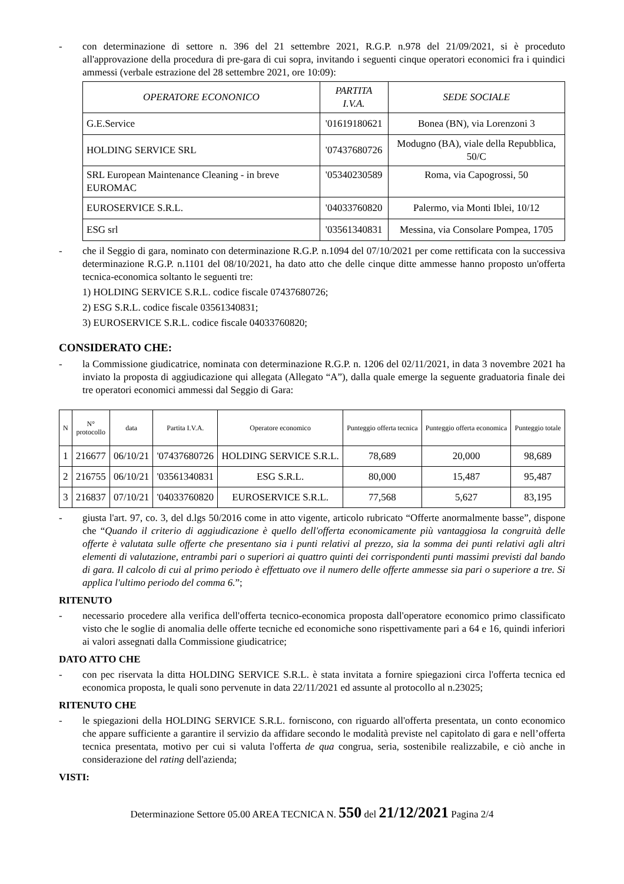- con determinazione di settore n. 396 del 21 settembre 2021, R.G.P. n.978 del 21/09/2021, si è proceduto all'approvazione della procedura di pre-gara di cui sopra, invitando i seguenti cinque operatori economici fra i quindici ammessi (verbale estrazione del 28 settembre 2021, ore 10:09):
| OPERATORE ECONONICO | PARTITA I.V.A. | SEDE SOCIALE |
| --- | --- | --- |
| G.E.Service | '01619180621 | Bonea (BN), via Lorenzoni 3 |
| HOLDING SERVICE SRL | '07437680726 | Modugno (BA), viale della Repubblica, 50/C |
| SRL European Maintenance Cleaning - in breve EUROMAC | '05340230589 | Roma, via Capogrossi, 50 |
| EUROSERVICE S.R.L. | '04033760820 | Palermo, via Monti Iblei, 10/12 |
| ESG srl | '03561340831 | Messina, via Consolare Pompea, 1705 |
- che il Seggio di gara, nominato con determinazione R.G.P. n.1094 del 07/10/2021 per come rettificata con la successiva determinazione R.G.P. n.1101 del 08/10/2021, ha dato atto che delle cinque ditte ammesse hanno proposto un'offerta tecnica-economica soltanto le seguenti tre:
1) HOLDING SERVICE S.R.L. codice fiscale 07437680726;
2) ESG S.R.L. codice fiscale 03561340831;
3) EUROSERVICE S.R.L. codice fiscale 04033760820;
CONSIDERATO CHE:
- la Commissione giudicatrice, nominata con determinazione R.G.P. n. 1206 del 02/11/2021, in data 3 novembre 2021 ha inviato la proposta di aggiudicazione qui allegata (Allegato “A”), dalla quale emerge la seguente graduatoria finale dei tre operatori economici ammessi dal Seggio di Gara:
| N | N° protocollo | data | Partita I.V.A. | Operatore economico | Punteggio offerta tecnica | Punteggio offerta economica | Punteggio totale |
| --- | --- | --- | --- | --- | --- | --- | --- |
| 1 | 216677 | 06/10/21 | '07437680726 | HOLDING SERVICE S.R.L. | 78,689 | 20,000 | 98,689 |
| 2 | 216755 | 06/10/21 | '03561340831 | ESG S.R.L. | 80,000 | 15,487 | 95,487 |
| 3 | 216837 | 07/10/21 | '04033760820 | EUROSERVICE S.R.L. | 77,568 | 5,627 | 83,195 |
- giusta l'art. 97, co. 3, del d.lgs 50/2016 come in atto vigente, articolo rubricato “Offerte anormalmente basse”, dispone che “Quando il criterio di aggiudicazione è quello dell'offerta economicamente più vantaggiosa la congruità delle offerte è valutata sulle offerte che presentano sia i punti relativi al prezzo, sia la somma dei punti relativi agli altri elementi di valutazione, entrambi pari o superiori ai quattro quinti dei corrispondenti punti massimi previsti dal bando di gara. Il calcolo di cui al primo periodo è effettuato ove il numero delle offerte ammesse sia pari o superiore a tre. Si applica l'ultimo periodo del comma 6.”;
RITENUTO
- necessario procedere alla verifica dell'offerta tecnico-economica proposta dall'operatore economico primo classificato visto che le soglie di anomalia delle offerte tecniche ed economiche sono rispettivamente pari a 64 e 16, quindi inferiori ai valori assegnati dalla Commissione giudicatrice;
DATO ATTO CHE
- con pec riservata la ditta HOLDING SERVICE S.R.L. è stata invitata a fornire spiegazioni circa l'offerta tecnica ed economica proposta, le quali sono pervenute in data 22/11/2021 ed assunte al protocollo al n.23025;
RITENUTO CHE
- le spiegazioni della HOLDING SERVICE S.R.L. forniscono, con riguardo all'offerta presentata, un conto economico che appare sufficiente a garantire il servizio da affidare secondo le modalità previste nel capitolato di gara e nell’offerta tecnica presentata, motivo per cui si valuta l'offerta de qua congrua, seria, sostenibile realizzabile, e ciò anche in considerazione del rating dell'azienda;
VISTI:
Determinazione Settore 05.00 AREA TECNICA N. 550 del 21/12/2021 Pagina 2/4